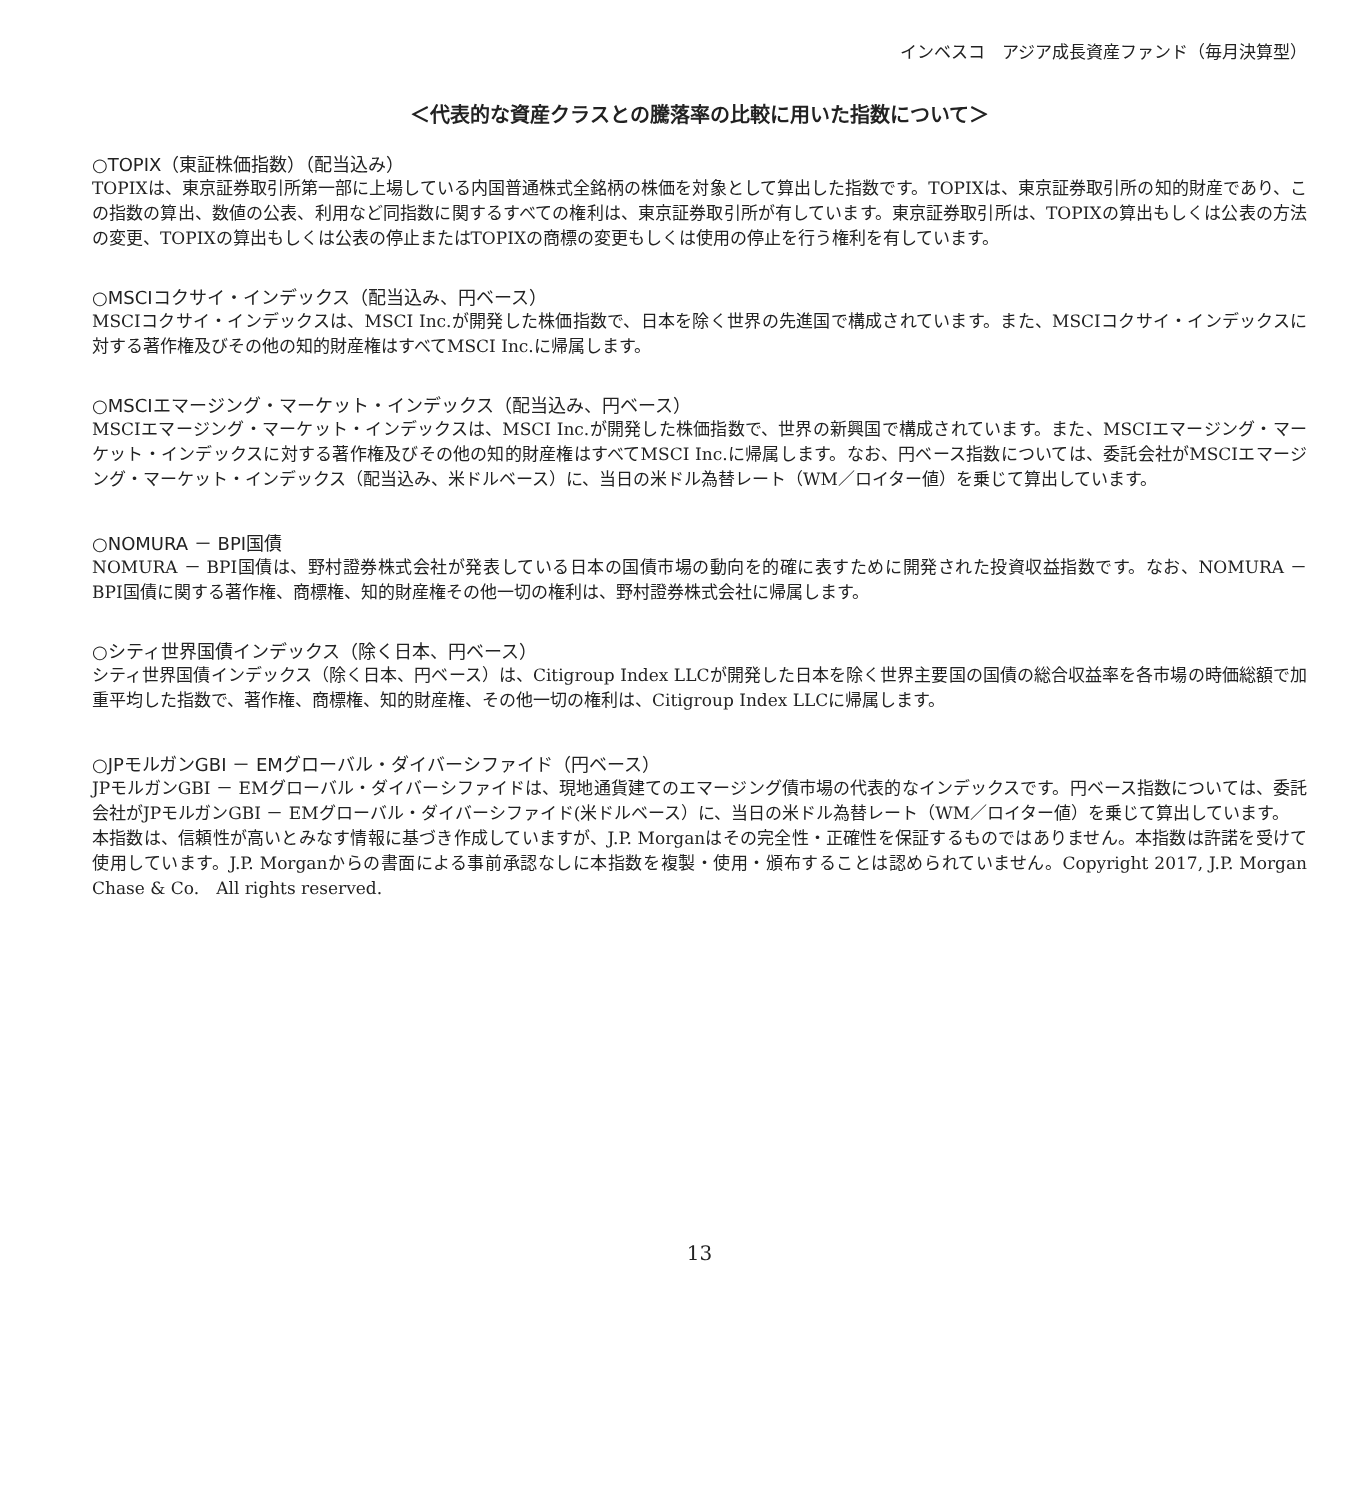インベスコ　アジア成長資産ファンド（毎月決算型）
＜代表的な資産クラスとの騰落率の比較に用いた指数について＞
○TOPIX（東証株価指数）（配当込み）
TOPIXは、東京証券取引所第一部に上場している内国普通株式全銘柄の株価を対象として算出した指数です。TOPIXは、東京証券取引所の知的財産であり、この指数の算出、数値の公表、利用など同指数に関するすべての権利は、東京証券取引所が有しています。東京証券取引所は、TOPIXの算出もしくは公表の方法の変更、TOPIXの算出もしくは公表の停止またはTOPIXの商標の変更もしくは使用の停止を行う権利を有しています。
○MSCIコクサイ・インデックス（配当込み、円ベース）
MSCIコクサイ・インデックスは、MSCI Inc.が開発した株価指数で、日本を除く世界の先進国で構成されています。また、MSCIコクサイ・インデックスに対する著作権及びその他の知的財産権はすべてMSCI Inc.に帰属します。
○MSCIエマージング・マーケット・インデックス（配当込み、円ベース）
MSCIエマージング・マーケット・インデックスは、MSCI Inc.が開発した株価指数で、世界の新興国で構成されています。また、MSCIエマージング・マーケット・インデックスに対する著作権及びその他の知的財産権はすべてMSCI Inc.に帰属します。なお、円ベース指数については、委託会社がMSCIエマージング・マーケット・インデックス（配当込み、米ドルベース）に、当日の米ドル為替レート（WM／ロイター値）を乗じて算出しています。
○NOMURA － BPI国債
NOMURA － BPI国債は、野村證券株式会社が発表している日本の国債市場の動向を的確に表すために開発された投資収益指数です。なお、NOMURA － BPI国債に関する著作権、商標権、知的財産権その他一切の権利は、野村證券株式会社に帰属します。
○シティ世界国債インデックス（除く日本、円ベース）
シティ世界国債インデックス（除く日本、円ベース）は、Citigroup Index LLCが開発した日本を除く世界主要国の国債の総合収益率を各市場の時価総額で加重平均した指数で、著作権、商標権、知的財産権、その他一切の権利は、Citigroup Index LLCに帰属します。
○JPモルガンGBI － EMグローバル・ダイバーシファイド（円ベース）
JPモルガンGBI － EMグローバル・ダイバーシファイドは、現地通貨建てのエマージング債市場の代表的なインデックスです。円ベース指数については、委託会社がJPモルガンGBI － EMグローバル・ダイバーシファイド(米ドルベース）に、当日の米ドル為替レート（WM／ロイター値）を乗じて算出しています。
本指数は、信頼性が高いとみなす情報に基づき作成していますが、J.P. Morganはその完全性・正確性を保証するものではありません。本指数は許諾を受けて使用しています。J.P. Morganからの書面による事前承認なしに本指数を複製・使用・頒布することは認められていません。Copyright 2017, J.P. Morgan Chase & Co.　All rights reserved.
13